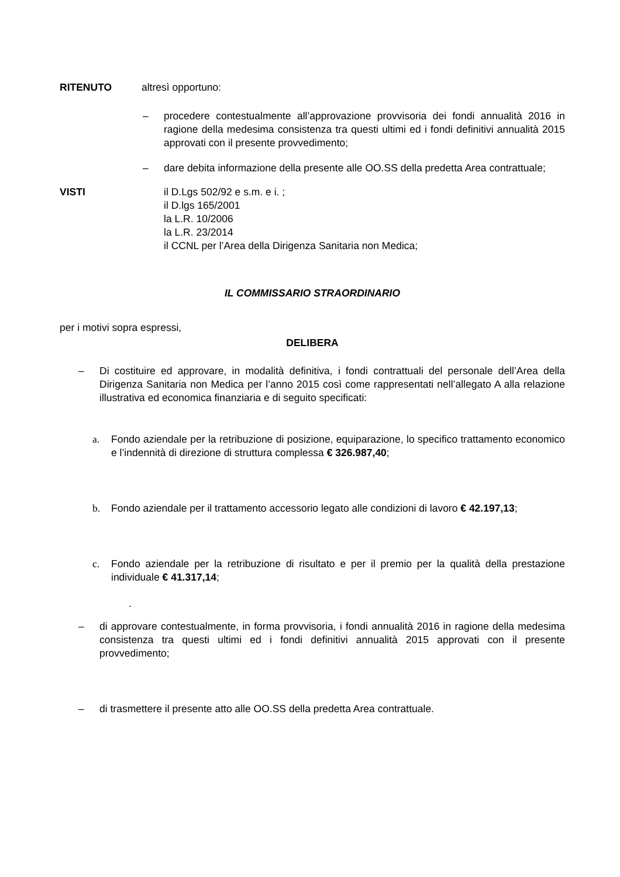RITENUTO altresì opportuno:
– procedere contestualmente all’approvazione provvisoria dei fondi annualità 2016 in ragione della medesima consistenza tra questi ultimi ed i fondi definitivi annualità 2015 approvati con il presente provvedimento;
– dare debita informazione della presente alle OO.SS della predetta Area contrattuale;
VISTI il D.Lgs 502/92 e s.m. e i. ;
il D.lgs 165/2001
la L.R. 10/2006
la L.R. 23/2014
il CCNL per l’Area della Dirigenza Sanitaria non Medica;
IL COMMISSARIO STRAORDINARIO
per i motivi sopra espressi,
DELIBERA
– Di costituire ed approvare, in modalità definitiva, i fondi contrattuali del personale dell’Area della Dirigenza Sanitaria non Medica per l’anno 2015 così come rappresentati nell’allegato A alla relazione illustrativa ed economica finanziaria e di seguito specificati:
a. Fondo aziendale per la retribuzione di posizione, equiparazione, lo specifico trattamento economico e l’indennità di direzione di struttura complessa € 326.987,40;
b. Fondo aziendale per il trattamento accessorio legato alle condizioni di lavoro € 42.197,13;
c. Fondo aziendale per la retribuzione di risultato e per il premio per la qualità della prestazione individuale € 41.317,14;
.
– di approvare contestualmente, in forma provvisoria, i fondi annualità 2016 in ragione della medesima consistenza tra questi ultimi ed i fondi definitivi annualità 2015 approvati con il presente provvedimento;
– di trasmettere il presente atto alle OO.SS della predetta Area contrattuale.